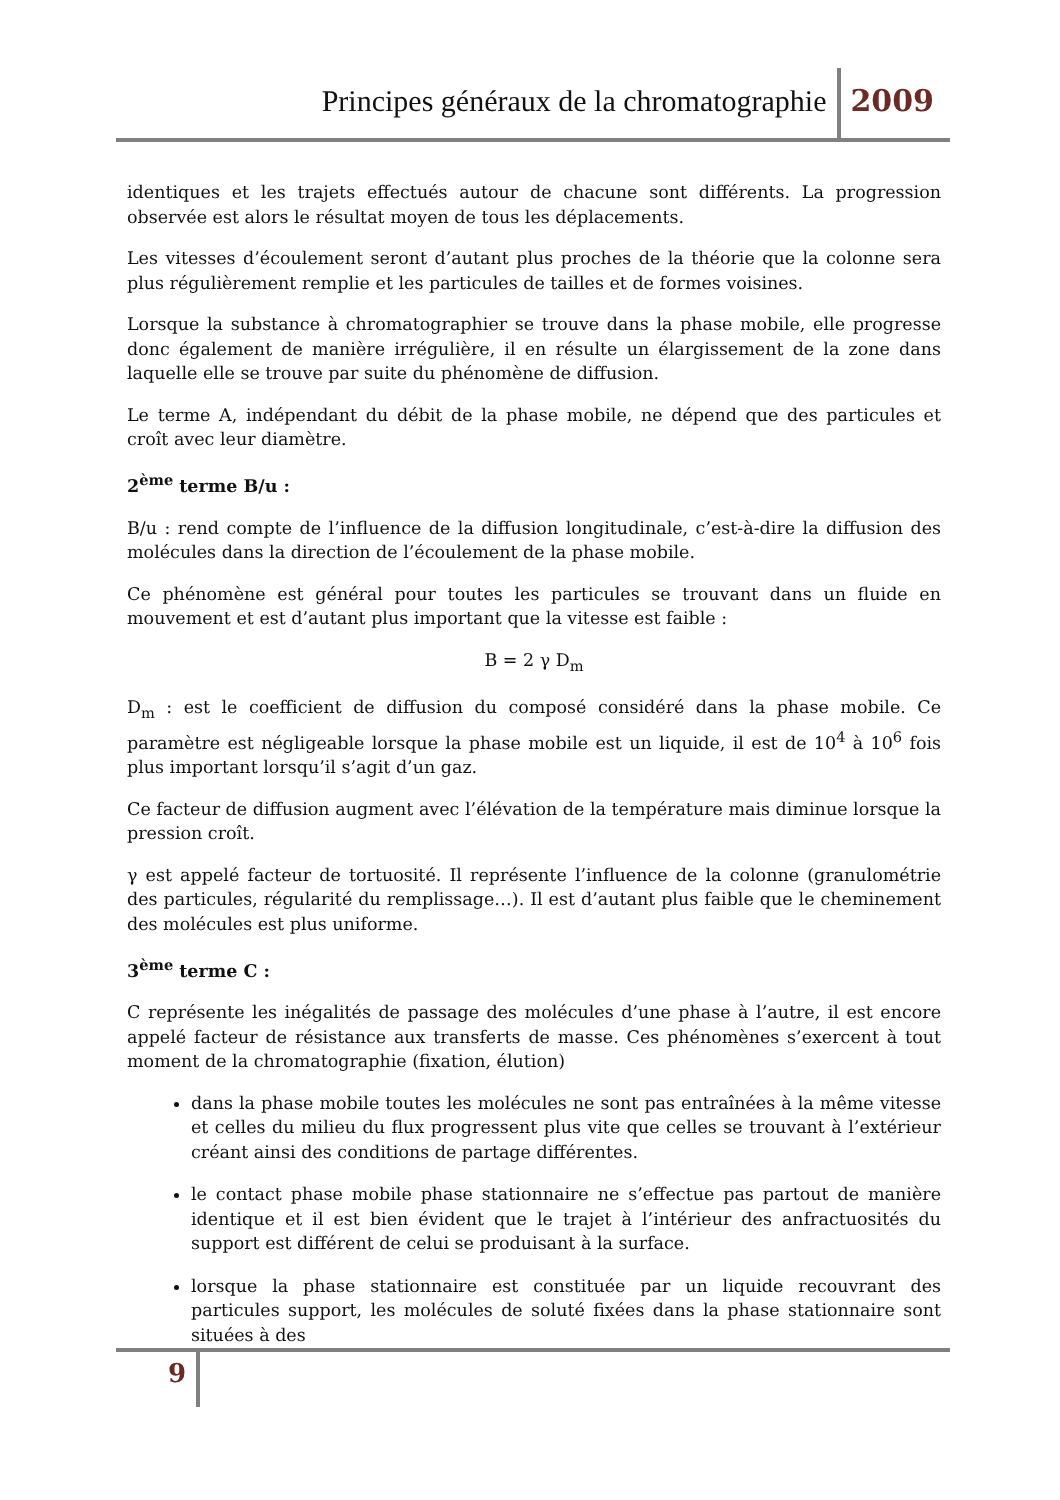Principes généraux de la chromatographie 2009
identiques et les trajets effectués autour de chacune sont différents. La progression observée est alors le résultat moyen de tous les déplacements.
Les vitesses d’écoulement seront d’autant plus proches de la théorie que la colonne sera plus régulièrement remplie et les particules de tailles et de formes voisines.
Lorsque la substance à chromatographier se trouve dans la phase mobile, elle progresse donc également de manière irrégulière, il en résulte un élargissement de la zone dans laquelle elle se trouve par suite du phénomène de diffusion.
Le terme A, indépendant du débit de la phase mobile, ne dépend que des particules et croît avec leur diamètre.
2<sup>ème</sup> terme B/u :
B/u : rend compte de l’influence de la diffusion longitudinale, c’est-à-dire la diffusion des molécules dans la direction de l’écoulement de la phase mobile.
Ce phénomène est général pour toutes les particules se trouvant dans un fluide en mouvement et est d’autant plus important que la vitesse est faible :
B = 2 γ D<sub>m</sub>
D<sub>m</sub> : est le coefficient de diffusion du composé considéré dans la phase mobile. Ce paramètre est négligeable lorsque la phase mobile est un liquide, il est de 10<sup>4</sup> à 10<sup>6</sup> fois plus important lorsqu’il s’agit d’un gaz.
Ce facteur de diffusion augment avec l’élévation de la température mais diminue lorsque la pression croît.
γ est appelé facteur de tortuosité. Il représente l’influence de la colonne (granulométrie des particules, régularité du remplissage…). Il est d’autant plus faible que le cheminement des molécules est plus uniforme.
3<sup>ème</sup> terme C :
C représente les inégalités de passage des molécules d’une phase à l’autre, il est encore appelé facteur de résistance aux transferts de masse. Ces phénomènes s’exercent à tout moment de la chromatographie (fixation, élution)
dans la phase mobile toutes les molécules ne sont pas entraînées à la même vitesse et celles du milieu du flux progressent plus vite que celles se trouvant à l’extérieur créant ainsi des conditions de partage différentes.
le contact phase mobile phase stationnaire ne s’effectue pas partout de manière identique et il est bien évident que le trajet à l’intérieur des anfractuosités du support est différent de celui se produisant à la surface.
lorsque la phase stationnaire est constituée par un liquide recouvrant des particules support, les molécules de soluté fixées dans la phase stationnaire sont situées à des
9